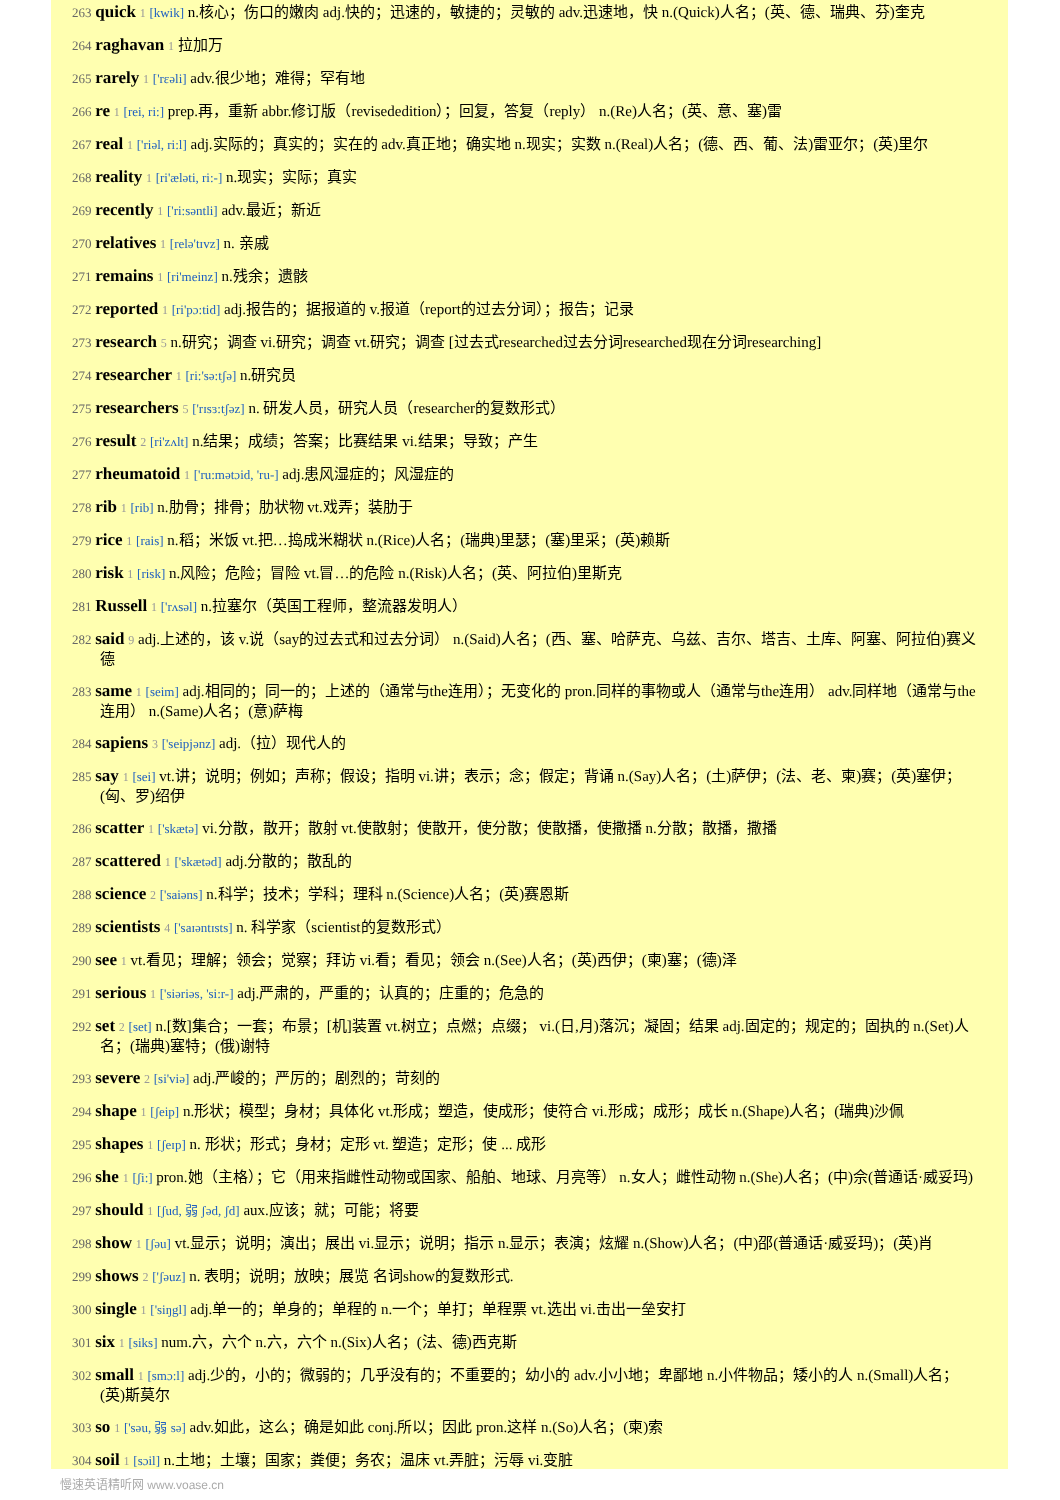263 quick 1 [kwik] n.核心；伤口的嫩肉 adj.快的；迅速的，敏捷的；灵敏的 adv.迅速地，快 n.(Quick)人名；(英、德、瑞典、芬)奎克
264 raghavan 1 拉加万
265 rarely 1 ['rεəli] adv.很少地；难得；罕有地
266 re 1 [rei, ri:] prep.再，重新 abbr.修订版（revisededition）；回复，答复（reply） n.(Re)人名；(英、意、塞)雷
267 real 1 ['riəl, ri:l] adj.实际的；真实的；实在的 adv.真正地；确实地 n.现实；实数 n.(Real)人名；(德、西、葡、法)雷亚尔；(英)里尔
268 reality 1 [ri'æləti, ri:-] n.现实；实际；真实
269 recently 1 ['ri:səntli] adv.最近；新近
270 relatives 1 [relə'tɪvz] n. 亲戚
271 remains 1 [ri'meinz] n.残余；遗骸
272 reported 1 [ri'pɔ:tid] adj.报告的；据报道的 v.报道（report的过去分词）；报告；记录
273 research 5 n.研究；调查 vi.研究；调查 vt.研究；调查 [过去式researched过去分词researched现在分词researching]
274 researcher 1 [ri:'sə:tʃə] n.研究员
275 researchers 5 ['rɪsɜ:tʃəz] n. 研发人员，研究人员（researcher的复数形式）
276 result 2 [ri'zʌlt] n.结果；成绩；答案；比赛结果 vi.结果；导致；产生
277 rheumatoid 1 ['ru:mətɔid, 'ru-] adj.患风湿症的；风湿症的
278 rib 1 [rib] n.肋骨；排骨；肋状物 vt.戏弄；装肋于
279 rice 1 [rais] n.稻；米饭 vt.把…捣成米糊状 n.(Rice)人名；(瑞典)里瑟；(塞)里采；(英)赖斯
280 risk 1 [risk] n.风险；危险；冒险 vt.冒…的危险 n.(Risk)人名；(英、阿拉伯)里斯克
281 Russell 1 ['rʌsəl] n.拉塞尔（英国工程师，整流器发明人）
282 said 9 adj.上述的，该 v.说（say的过去式和过去分词） n.(Said)人名；(西、塞、哈萨克、乌兹、吉尔、塔吉、土库、阿塞、阿拉伯)赛义德
283 same 1 [seim] adj.相同的；同一的；上述的（通常与the连用）；无变化的 pron.同样的事物或人（通常与the连用） adv.同样地（通常与the连用） n.(Same)人名；(意)萨梅
284 sapiens 3 ['seipjənz] adj.（拉）现代人的
285 say 1 [sei] vt.讲；说明；例如；声称；假设；指明 vi.讲；表示；念；假定；背诵 n.(Say)人名；(土)萨伊；(法、老、柬)赛；(英)塞伊；(匈、罗)绍伊
286 scatter 1 ['skætə] vi.分散，散开；散射 vt.使散射；使散开，使分散；使散播，使撒播 n.分散；散播，撒播
287 scattered 1 ['skætəd] adj.分散的；散乱的
288 science 2 ['saiəns] n.科学；技术；学科；理科 n.(Science)人名；(英)赛恩斯
289 scientists 4 ['saɪəntɪsts] n. 科学家（scientist的复数形式）
290 see 1 vt.看见；理解；领会；觉察；拜访 vi.看；看见；领会 n.(See)人名；(英)西伊；(柬)塞；(德)泽
291 serious 1 ['siəriəs, 'si:r-] adj.严肃的，严重的；认真的；庄重的；危急的
292 set 2 [set] n.[数]集合；一套；布景；[机]装置 vt.树立；点燃；点缀； vi.(日,月)落沉；凝固；结果 adj.固定的；规定的；固执的 n.(Set)人名；(瑞典)塞特；(俄)谢特
293 severe 2 [si'viə] adj.严峻的；严厉的；剧烈的；苛刻的
294 shape 1 [ʃeip] n.形状；模型；身材；具体化 vt.形成；塑造，使成形；使符合 vi.形成；成形；成长 n.(Shape)人名；(瑞典)沙佩
295 shapes 1 [ʃeɪp] n. 形状；形式；身材；定形 vt. 塑造；定形；使 ... 成形
296 she 1 [ʃi:] pron.她（主格）；它（用来指雌性动物或国家、船舶、地球、月亮等） n.女人；雌性动物 n.(She)人名；(中)佘(普通话·威妥玛)
297 should 1 [ʃud, 弱 ʃəd, ʃd] aux.应该；就；可能；将要
298 show 1 [ʃəu] vt.显示；说明；演出；展出 vi.显示；说明；指示 n.显示；表演；炫耀 n.(Show)人名；(中)邵(普通话·威妥玛)；(英)肖
299 shows 2 ['ʃəuz] n. 表明；说明；放映；展览 名词show的复数形式.
300 single 1 ['siŋgl] adj.单一的；单身的；单程的 n.一个；单打；单程票 vt.选出 vi.击出一垒安打
301 six 1 [siks] num.六，六个 n.六，六个 n.(Six)人名；(法、德)西克斯
302 small 1 [smɔ:l] adj.少的，小的；微弱的；几乎没有的；不重要的；幼小的 adv.小小地；卑鄙地 n.小件物品；矮小的人 n.(Small)人名；(英)斯莫尔
303 so 1 ['səu, 弱 sə] adv.如此，这么；确是如此 conj.所以；因此 pron.这样 n.(So)人名；(柬)索
304 soil 1 [sɔil] n.土地；土壤；国家；粪便；务农；温床 vt.弄脏；污辱 vi.变脏
慢速英语精听网 www.voase.cn